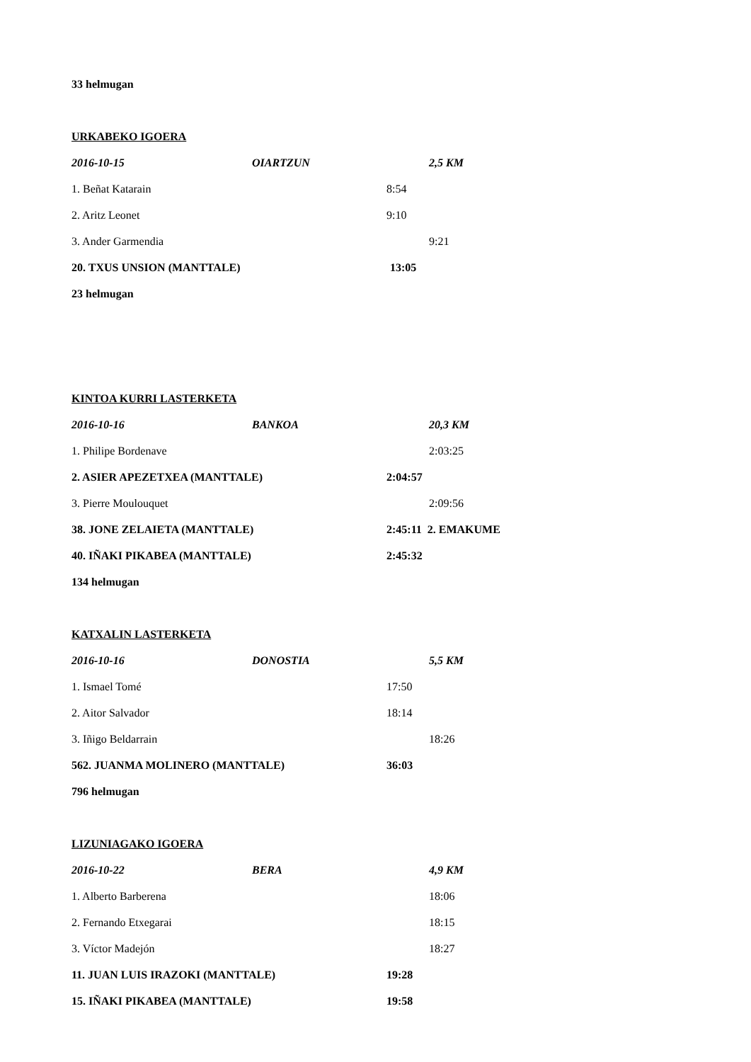33 helmugan
URKABEKO IGOERA
2016-10-15 OIARTZUN 2,5 KM
1. Beñat Katarain 8:54
2. Aritz Leonet 9:10
3. Ander Garmendia 9:21
20. TXUS UNSION (MANTTALE) 13:05
23 helmugan
KINTOA KURRI LASTERKETA
2016-10-16 BANKOA 20,3 KM
1. Philipe Bordenave 2:03:25
2. ASIER APEZETXEA (MANTTALE) 2:04:57
3. Pierre Moulouquet 2:09:56
38. JONE ZELAIETA (MANTTALE) 2:45:11 2. EMAKUME
40. IÑAKI PIKABEA (MANTTALE) 2:45:32
134 helmugan
KATXALIN LASTERKETA
2016-10-16 DONOSTIA 5,5 KM
1. Ismael Tomé 17:50
2. Aitor Salvador 18:14
3. Iñigo Beldarrain 18:26
562. JUANMA MOLINERO (MANTTALE) 36:03
796 helmugan
LIZUNIAGAKO IGOERA
2016-10-22 BERA 4,9 KM
1. Alberto Barberena 18:06
2. Fernando Etxegarai 18:15
3. Víctor Madejón 18:27
11. JUAN LUIS IRAZOKI (MANTTALE) 19:28
15. IÑAKI PIKABEA (MANTTALE) 19:58